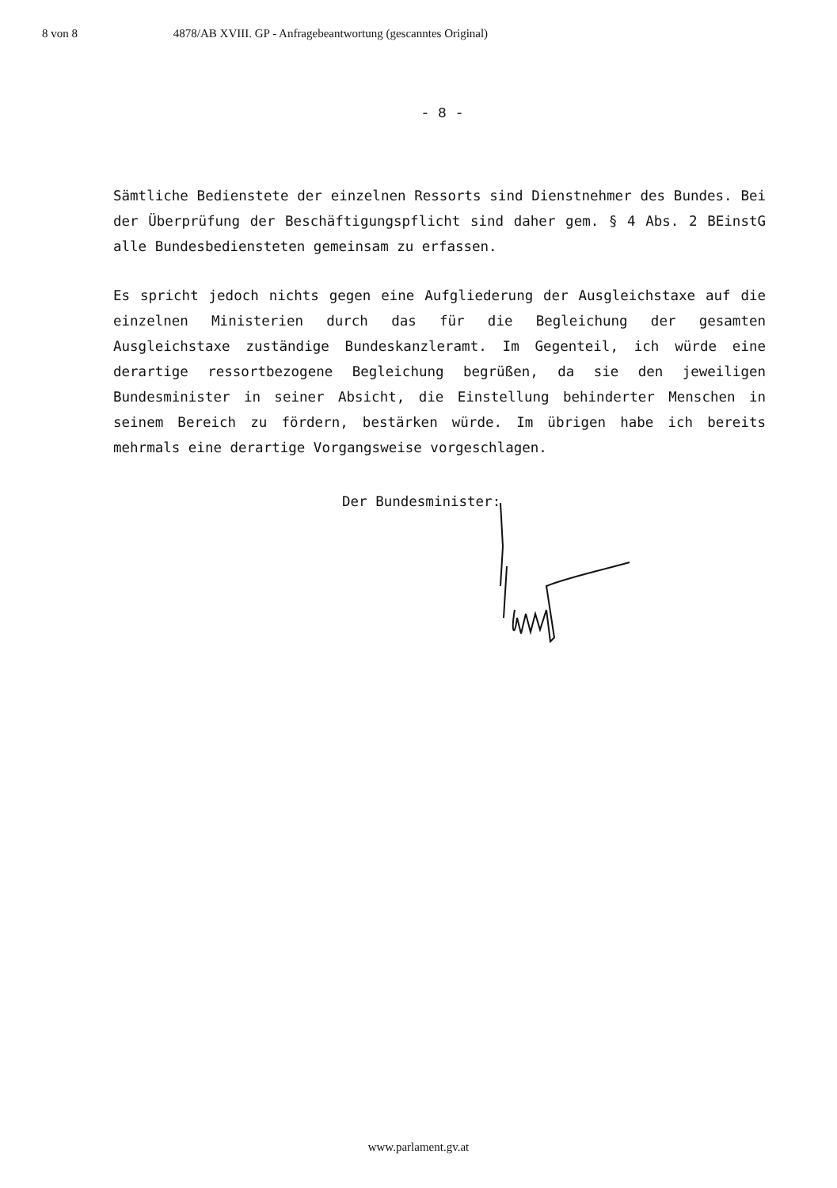8 von 8 4878/AB XVIII. GP - Anfragebeantwortung (gescanntes Original)
- 8 -
Sämtliche Bedienstete der einzelnen Ressorts sind Dienstnehmer des Bundes. Bei der Überprüfung der Beschäftigungspflicht sind daher gem. § 4 Abs. 2 BEinstG alle Bundesbediensteten gemeinsam zu erfassen.
Es spricht jedoch nichts gegen eine Aufgliederung der Ausgleichstaxe auf die einzelnen Ministerien durch das für die Begleichung der gesamten Ausgleichstaxe zuständige Bundeskanzleramt. Im Gegenteil, ich würde eine derartige ressortbezogene Begleichung begrüßen, da sie den jeweiligen Bundesminister in seiner Absicht, die Einstellung behinderter Menschen in seinem Bereich zu fördern, bestärken würde. Im übrigen habe ich bereits mehrmals eine derartige Vorgangsweise vorgeschlagen.
Der Bundesminister:
www.parlament.gv.at